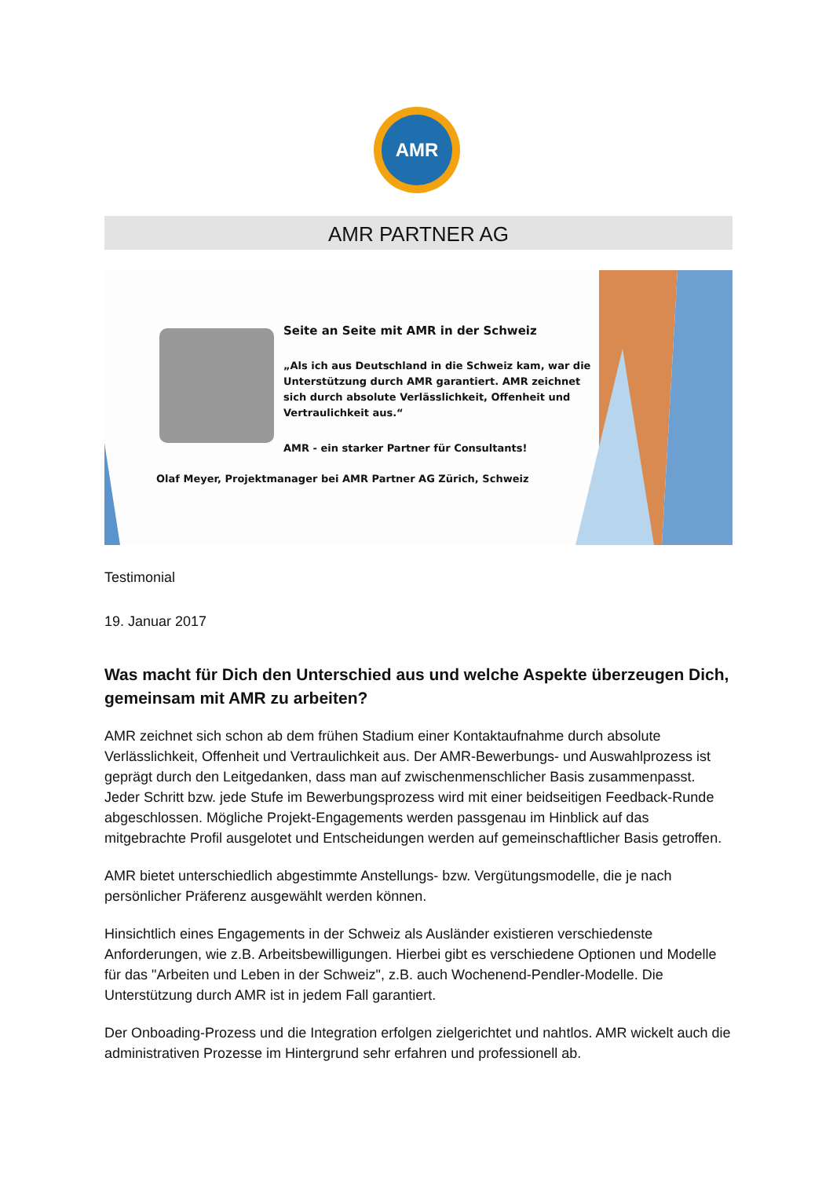AMR
AMR PARTNER AG
Seite an Seite mit AMR in der Schweiz
„Als ich aus Deutschland in die Schweiz kam, war die Unterstützung durch AMR garantiert. AMR zeichnet sich durch absolute Verlässlichkeit, Offenheit und Vertraulichkeit aus.“
AMR - ein starker Partner für Consultants!
Olaf Meyer, Projektmanager bei AMR Partner AG Zürich, Schweiz
Testimonial
19. Januar 2017
Was macht für Dich den Unterschied aus und welche Aspekte überzeugen Dich, gemeinsam mit AMR zu arbeiten?
AMR zeichnet sich schon ab dem frühen Stadium einer Kontaktaufnahme durch absolute Verlässlichkeit, Offenheit und Vertraulichkeit aus. Der AMR-Bewerbungs- und Auswahlprozess ist geprägt durch den Leitgedanken, dass man auf zwischenmenschlicher Basis zusammenpasst. Jeder Schritt bzw. jede Stufe im Bewerbungsprozess wird mit einer beidseitigen Feedback-Runde abgeschlossen. Mögliche Projekt-Engagements werden passgenau im Hinblick auf das mitgebrachte Profil ausgelotet und Entscheidungen werden auf gemeinschaftlicher Basis getroffen.
AMR bietet unterschiedlich abgestimmte Anstellungs- bzw. Vergütungsmodelle, die je nach persönlicher Präferenz ausgewählt werden können.
Hinsichtlich eines Engagements in der Schweiz als Ausländer existieren verschiedenste Anforderungen, wie z.B. Arbeitsbewilligungen. Hierbei gibt es verschiedene Optionen und Modelle für das "Arbeiten und Leben in der Schweiz", z.B. auch Wochenend-Pendler-Modelle. Die Unterstützung durch AMR ist in jedem Fall garantiert.
Der Onboading-Prozess und die Integration erfolgen zielgerichtet und nahtlos. AMR wickelt auch die administrativen Prozesse im Hintergrund sehr erfahren und professionell ab.